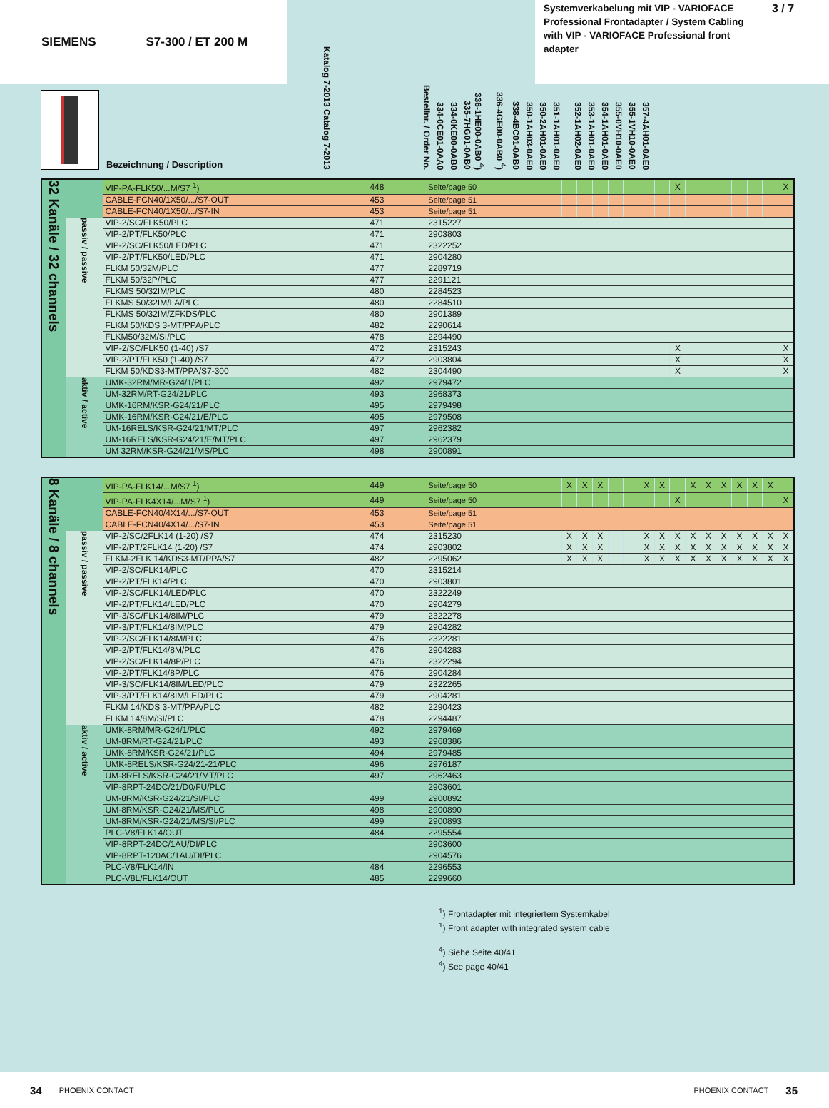SIEMENS S7-300 / ET 200 M
Systemverkabelung mit VIP - VARIOFACE Professional Frontadapter / System Cabling with VIP - VARIOFACE Professional front adapter
3 / 7
Bezeichnung / Description
Katalog 7-2013 Catalog 7-2013
Bestellnr. / Order No.
334-0CE01-0AA0
334-0KE00-0AB0
335-7HG01-0AB0
336-1HE00-0AB0 <sup>4</sup>)
336-4GE00-0AB0 <sup>4</sup>)
338-4BC01-0AB0
350-1AH03-0AE0
350-2AH01-0AE0
351-1AH01-0AE0
352-1AH02-0AE0
353-1AH01-0AE0
354-1AH01-0AE0
355-0VH10-0AE0
355-1VH10-0AE0
357-4AH01-0AE0
| 32 Kanäle / 32 channels | | VIP-PA-FLK50/...M/S7 <sup>1</sup>) | 448 | Seite/page 50 | | | | | | | | X | | | | | | | X |
| | | CABLE-FCN40/1X50/.../S7-OUT | 453 | Seite/page 51 | | | | | | | | | | | | | | | |
| | | CABLE-FCN40/1X50/.../S7-IN | 453 | Seite/page 51 | | | | | | | | | | | | | | | |
| | passiv / passive | VIP-2/SC/FLK50/PLC | 471 | 2315227 | | | | | | | | | | | | | | | |
| | | VIP-2/PT/FLK50/PLC | 471 | 2903803 | | | | | | | | | | | | | | | |
| | | VIP-2/SC/FLK50/LED/PLC | 471 | 2322252 | | | | | | | | | | | | | | | |
| | | VIP-2/PT/FLK50/LED/PLC | 471 | 2904280 | | | | | | | | | | | | | | | |
| | | FLKM 50/32M/PLC | 477 | 2289719 | | | | | | | | | | | | | | | |
| | | FLKM 50/32P/PLC | 477 | 2291121 | | | | | | | | | | | | | | | |
| | | FLKMS 50/32IM/PLC | 480 | 2284523 | | | | | | | | | | | | | | | |
| | | FLKMS 50/32IM/LA/PLC | 480 | 2284510 | | | | | | | | | | | | | | | |
| | | FLKMS 50/32IM/ZFKDS/PLC | 480 | 2901389 | | | | | | | | | | | | | | | |
| | | FLKM 50/KDS 3-MT/PPA/PLC | 482 | 2290614 | | | | | | | | | | | | | | | |
| | | FLKM50/32M/SI/PLC | 478 | 2294490 | | | | | | | | | | | | | | | |
| | | VIP-2/SC/FLK50 (1-40) /S7 | 472 | 2315243 | | | | | | | | X | | | | | | | X |
| | | VIP-2/PT/FLK50 (1-40) /S7 | 472 | 2903804 | | | | | | | | X | | | | | | | X |
| | | FLKM 50/KDS3-MT/PPA/S7-300 | 482 | 2304490 | | | | | | | | X | | | | | | | X |
| | aktiv / active | UMK-32RM/MR-G24/1/PLC | 492 | 2979472 | | | | | | | | | | | | | | | |
| | | UM-32RM/RT-G24/21/PLC | 493 | 2968373 | | | | | | | | | | | | | | | |
| | | UMK-16RM/KSR-G24/21/PLC | 495 | 2979498 | | | | | | | | | | | | | | | |
| | | UMK-16RM/KSR-G24/21/E/PLC | 495 | 2979508 | | | | | | | | | | | | | | | |
| | | UM-16RELS/KSR-G24/21/MT/PLC | 497 | 2962382 | | | | | | | | | | | | | | | |
| | | UM-16RELS/KSR-G24/21/E/MT/PLC | 497 | 2962379 | | | | | | | | | | | | | | | |
| | | UM 32RM/KSR-G24/21/MS/PLC | 498 | 2900891 | | | | | | | | | | | | | | | |
| 8 Kanäle / 8 channels | | VIP-PA-FLK14/...M/S7 <sup>1</sup>) | 449 | Seite/page 50 | X | X | X | | | X | X | | X | X | X | X | X | X | |
| | | VIP-PA-FLK4X14/...M/S7 <sup>1</sup>) | 449 | Seite/page 50 | | | | | | | | X | | | | | | | X |
| | | CABLE-FCN40/4X14/.../S7-OUT | 453 | Seite/page 51 | | | | | | | | | | | | | | | |
| | | CABLE-FCN40/4X14/.../S7-IN | 453 | Seite/page 51 | | | | | | | | | | | | | | | |
| | passiv / passive | VIP-2/SC/2FLK14 (1-20) /S7 | 474 | 2315230 | X | X | X | | | X | X | X | X | X | X | X | X | X | X |
| | | VIP-2/PT/2FLK14 (1-20) /S7 | 474 | 2903802 | X | X | X | | | X | X | X | X | X | X | X | X | X | X |
| | | FLKM-2FLK 14/KDS3-MT/PPA/S7 | 482 | 2295062 | X | X | X | | | X | X | X | X | X | X | X | X | X | X |
| | | VIP-2/SC/FLK14/PLC | 470 | 2315214 | | | | | | | | | | | | | | | |
| | | VIP-2/PT/FLK14/PLC | 470 | 2903801 | | | | | | | | | | | | | | | |
| | | VIP-2/SC/FLK14/LED/PLC | 470 | 2322249 | | | | | | | | | | | | | | | |
| | | VIP-2/PT/FLK14/LED/PLC | 470 | 2904279 | | | | | | | | | | | | | | | |
| | | VIP-3/SC/FLK14/8IM/PLC | 479 | 2322278 | | | | | | | | | | | | | | | |
| | | VIP-3/PT/FLK14/8IM/PLC | 479 | 2904282 | | | | | | | | | | | | | | | |
| | | VIP-2/SC/FLK14/8M/PLC | 476 | 2322281 | | | | | | | | | | | | | | | |
| | | VIP-2/PT/FLK14/8M/PLC | 476 | 2904283 | | | | | | | | | | | | | | | |
| | | VIP-2/SC/FLK14/8P/PLC | 476 | 2322294 | | | | | | | | | | | | | | | |
| | | VIP-2/PT/FLK14/8P/PLC | 476 | 2904284 | | | | | | | | | | | | | | | |
| | | VIP-3/SC/FLK14/8IM/LED/PLC | 479 | 2322265 | | | | | | | | | | | | | | | |
| | | VIP-3/PT/FLK14/8IM/LED/PLC | 479 | 2904281 | | | | | | | | | | | | | | | |
| | | FLKM 14/KDS 3-MT/PPA/PLC | 482 | 2290423 | | | | | | | | | | | | | | | |
| | | FLKM 14/8M/SI/PLC | 478 | 2294487 | | | | | | | | | | | | | | | |
| | aktiv / active | UMK-8RM/MR-G24/1/PLC | 492 | 2979469 | | | | | | | | | | | | | | | |
| | | UM-8RM/RT-G24/21/PLC | 493 | 2968386 | | | | | | | | | | | | | | | |
| | | UMK-8RM/KSR-G24/21/PLC | 494 | 2979485 | | | | | | | | | | | | | | | |
| | | UMK-8RELS/KSR-G24/21-21/PLC | 496 | 2976187 | | | | | | | | | | | | | | | |
| | | UM-8RELS/KSR-G24/21/MT/PLC | 497 | 2962463 | | | | | | | | | | | | | | | |
| | | VIP-8RPT-24DC/21/D0/FU/PLC | | 2903601 | | | | | | | | | | | | | | | |
| | | UM-8RM/KSR-G24/21/SI/PLC | 499 | 2900892 | | | | | | | | | | | | | | | |
| | | UM-8RM/KSR-G24/21/MS/PLC | 498 | 2900890 | | | | | | | | | | | | | | | |
| | | UM-8RM/KSR-G24/21/MS/SI/PLC | 499 | 2900893 | | | | | | | | | | | | | | | |
| | | PLC-V8/FLK14/OUT | 484 | 2295554 | | | | | | | | | | | | | | | |
| | | VIP-8RPT-24DC/1AU/DI/PLC | | 2903600 | | | | | | | | | | | | | | | |
| | | VIP-8RPT-120AC/1AU/DI/PLC | | 2904576 | | | | | | | | | | | | | | | |
| | | PLC-V8/FLK14/IN | 484 | 2296553 | | | | | | | | | | | | | | | |
| | | PLC-V8L/FLK14/OUT | 485 | 2299660 | | | | | | | | | | | | | | | |
<sup>1</sup>) Frontadapter mit integriertem Systemkabel
<sup>1</sup>) Front adapter with integrated system cable
<sup>4</sup>) Siehe Seite 40/41
<sup>4</sup>) See page 40/41
34 PHOENIX CONTACT PHOENIX CONTACT 35